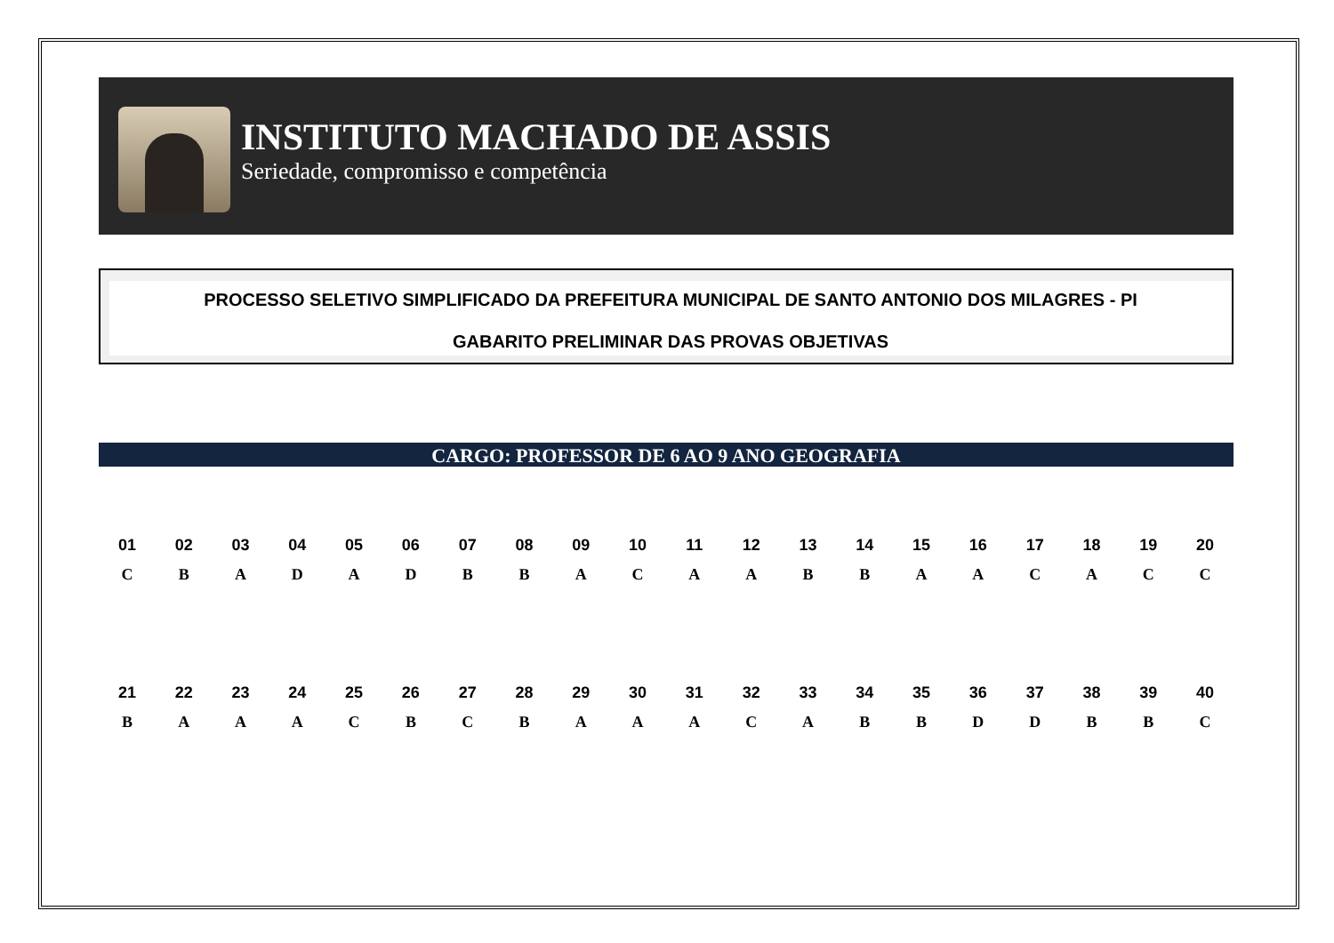INSTITUTO MACHADO DE ASSIS
Seriedade, compromisso e competência
PROCESSO SELETIVO SIMPLIFICADO DA PREFEITURA MUNICIPAL DE SANTO ANTONIO DOS MILAGRES - PI
GABARITO PRELIMINAR DAS PROVAS OBJETIVAS
CARGO: PROFESSOR DE 6 AO 9 ANO GEOGRAFIA
| 01 | 02 | 03 | 04 | 05 | 06 | 07 | 08 | 09 | 10 | 11 | 12 | 13 | 14 | 15 | 16 | 17 | 18 | 19 | 20 |
| --- | --- | --- | --- | --- | --- | --- | --- | --- | --- | --- | --- | --- | --- | --- | --- | --- | --- | --- | --- |
| C | B | A | D | A | D | B | B | A | C | A | A | B | B | A | A | C | A | C | C |
| 21 | 22 | 23 | 24 | 25 | 26 | 27 | 28 | 29 | 30 | 31 | 32 | 33 | 34 | 35 | 36 | 37 | 38 | 39 | 40 |
| --- | --- | --- | --- | --- | --- | --- | --- | --- | --- | --- | --- | --- | --- | --- | --- | --- | --- | --- | --- |
| B | A | A | A | C | B | C | B | A | A | A | C | A | B | B | D | D | B | B | C |